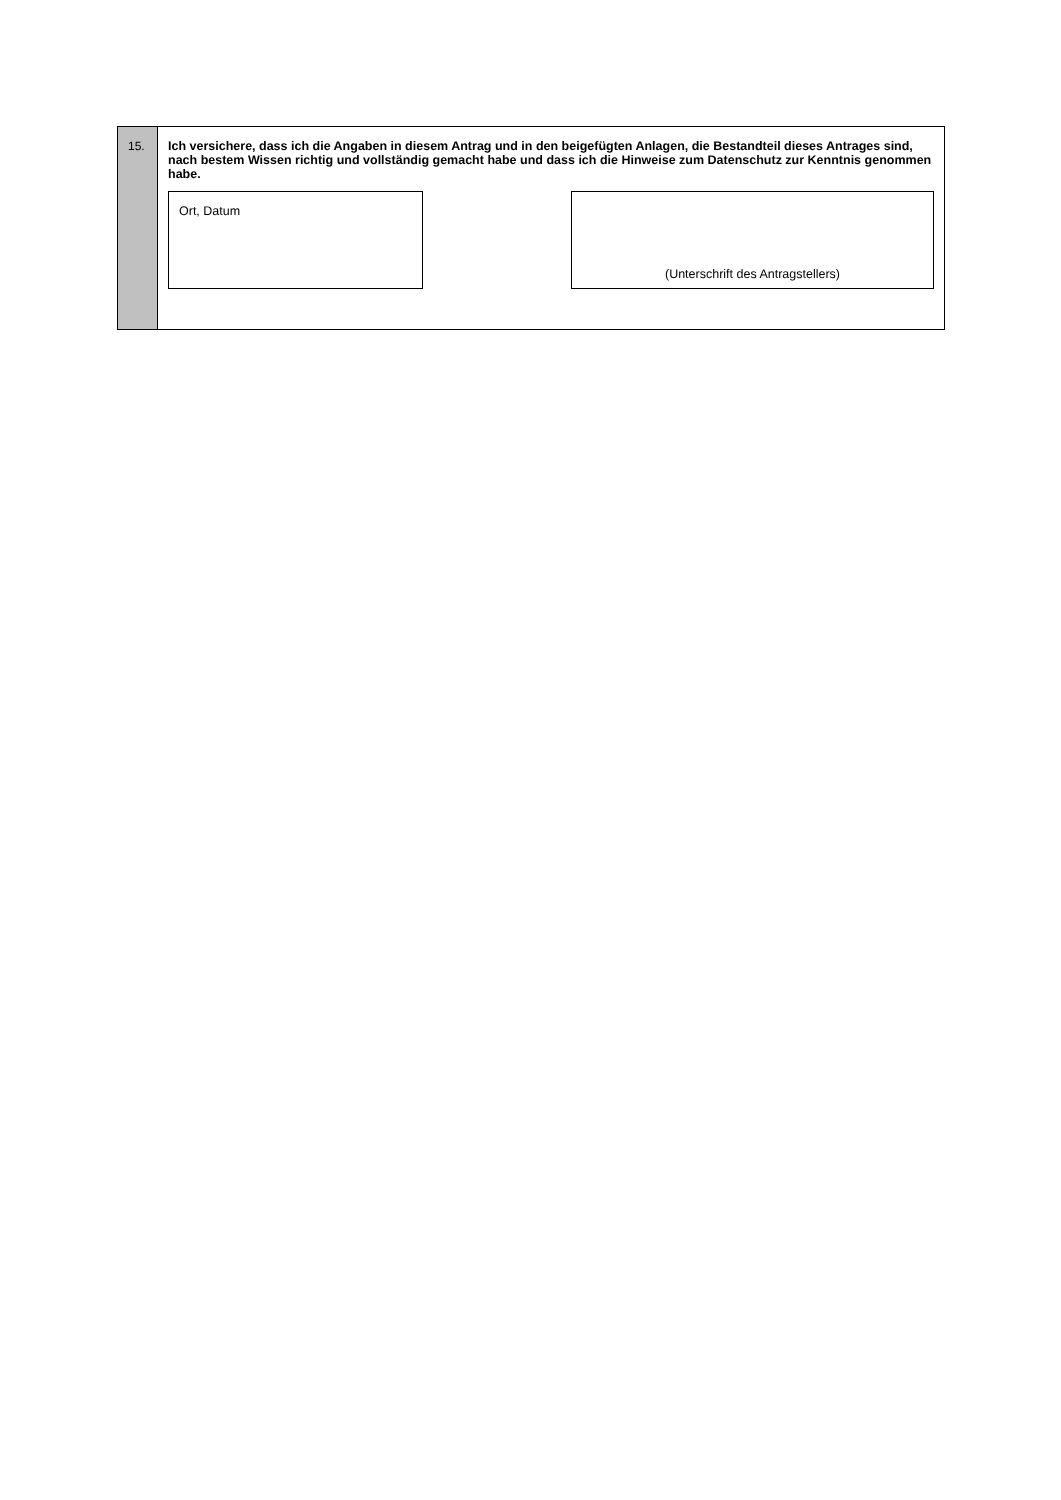15.
Ich versichere, dass ich die Angaben in diesem Antrag und in den beigefügten Anlagen, die Bestandteil dieses Antrages sind, nach bestem Wissen richtig und vollständig gemacht habe und dass ich die Hinweise zum Datenschutz zur Kenntnis genommen habe.
Ort, Datum
(Unterschrift des Antragstellers)